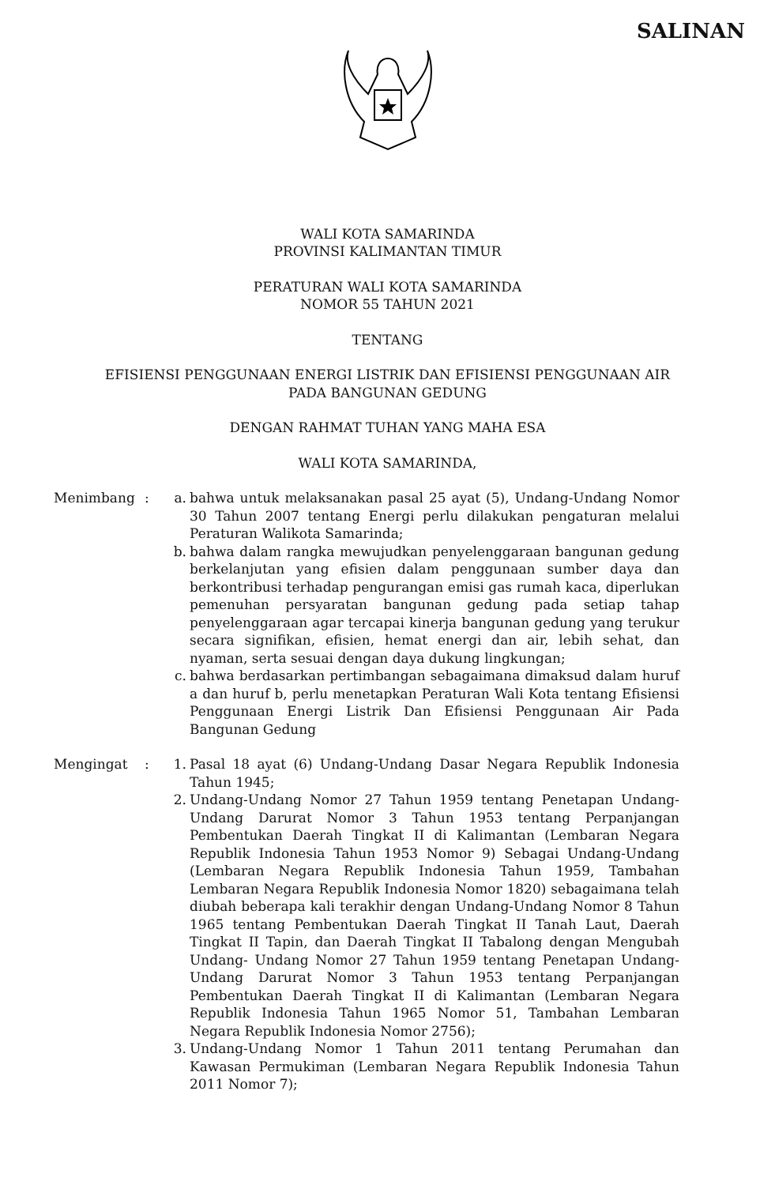SALINAN
WALI KOTA SAMARINDA
PROVINSI KALIMANTAN TIMUR
PERATURAN WALI KOTA SAMARINDA
NOMOR 55 TAHUN 2021
TENTANG
EFISIENSI PENGGUNAAN ENERGI LISTRIK DAN EFISIENSI PENGGUNAAN AIR
PADA BANGUNAN GEDUNG
DENGAN RAHMAT TUHAN YANG MAHA ESA
WALI KOTA SAMARINDA,
Menimbang : a. bahwa untuk melaksanakan pasal 25 ayat (5), Undang-Undang Nomor 30 Tahun 2007 tentang Energi perlu dilakukan pengaturan melalui Peraturan Walikota Samarinda;
b. bahwa dalam rangka mewujudkan penyelenggaraan bangunan gedung berkelanjutan yang efisien dalam penggunaan sumber daya dan berkontribusi terhadap pengurangan emisi gas rumah kaca, diperlukan pemenuhan persyaratan bangunan gedung pada setiap tahap penyelenggaraan agar tercapai kinerja bangunan gedung yang terukur secara signifikan, efisien, hemat energi dan air, lebih sehat, dan nyaman, serta sesuai dengan daya dukung lingkungan;
c. bahwa berdasarkan pertimbangan sebagaimana dimaksud dalam huruf a dan huruf b, perlu menetapkan Peraturan Wali Kota tentang Efisiensi Penggunaan Energi Listrik Dan Efisiensi Penggunaan Air Pada Bangunan Gedung
Mengingat : 1. Pasal 18 ayat (6) Undang-Undang Dasar Negara Republik Indonesia Tahun 1945;
2. Undang-Undang Nomor 27 Tahun 1959 tentang Penetapan Undang-Undang Darurat Nomor 3 Tahun 1953 tentang Perpanjangan Pembentukan Daerah Tingkat II di Kalimantan (Lembaran Negara Republik Indonesia Tahun 1953 Nomor 9) Sebagai Undang-Undang (Lembaran Negara Republik Indonesia Tahun 1959, Tambahan Lembaran Negara Republik Indonesia Nomor 1820) sebagaimana telah diubah beberapa kali terakhir dengan Undang-Undang Nomor 8 Tahun 1965 tentang Pembentukan Daerah Tingkat II Tanah Laut, Daerah Tingkat II Tapin, dan Daerah Tingkat II Tabalong dengan Mengubah Undang- Undang Nomor 27 Tahun 1959 tentang Penetapan Undang- Undang Darurat Nomor 3 Tahun 1953 tentang Perpanjangan Pembentukan Daerah Tingkat II di Kalimantan (Lembaran Negara Republik Indonesia Tahun 1965 Nomor 51, Tambahan Lembaran Negara Republik Indonesia Nomor 2756);
3. Undang-Undang Nomor 1 Tahun 2011 tentang Perumahan dan Kawasan Permukiman (Lembaran Negara Republik Indonesia Tahun 2011 Nomor 7);